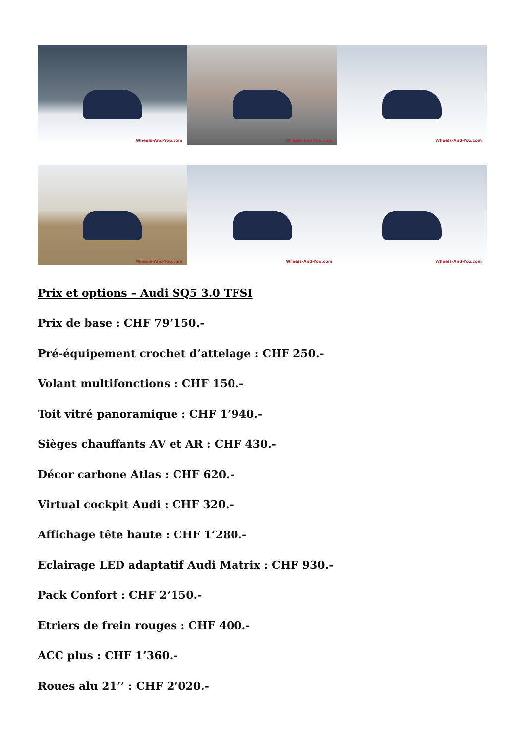Wheels-And-You.com
Wheels-And-You.com
Wheels-And-You.com
Wheels-And-You.com
Wheels-And-You.com
Wheels-And-You.com
Prix et options – Audi SQ5 3.0 TFSI
Prix de base : CHF 79’150.-
Pré-équipement crochet d’attelage : CHF 250.-
Volant multifonctions : CHF 150.-
Toit vitré panoramique : CHF 1’940.-
Sièges chauffants AV et AR : CHF 430.-
Décor carbone Atlas : CHF 620.-
Virtual cockpit Audi : CHF 320.-
Affichage tête haute : CHF 1’280.-
Eclairage LED adaptatif Audi Matrix : CHF 930.-
Pack Confort : CHF 2’150.-
Etriers de frein rouges : CHF 400.-
ACC plus : CHF 1’360.-
Roues alu 21’’ : CHF 2’020.-